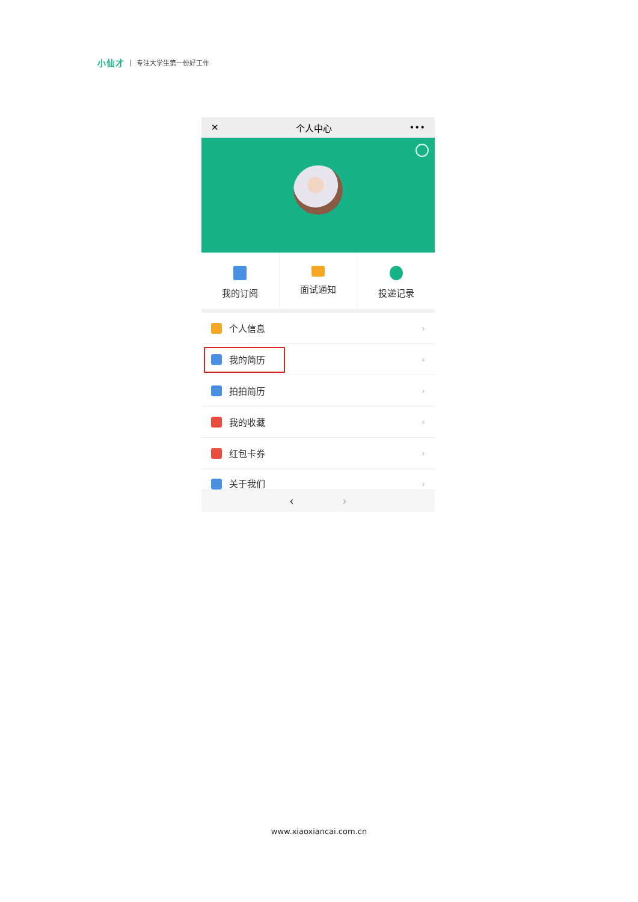小仙才 | 专注大学生第一份好工作
✕ 个人中心 •••
我的订阅 面试通知 投递记录
个人信息 ›
我的简历 ›
拍拍简历 ›
我的收藏 ›
红包卡券 ›
关于我们 ›
‹ ›
www.xiaoxiancai.com.cn